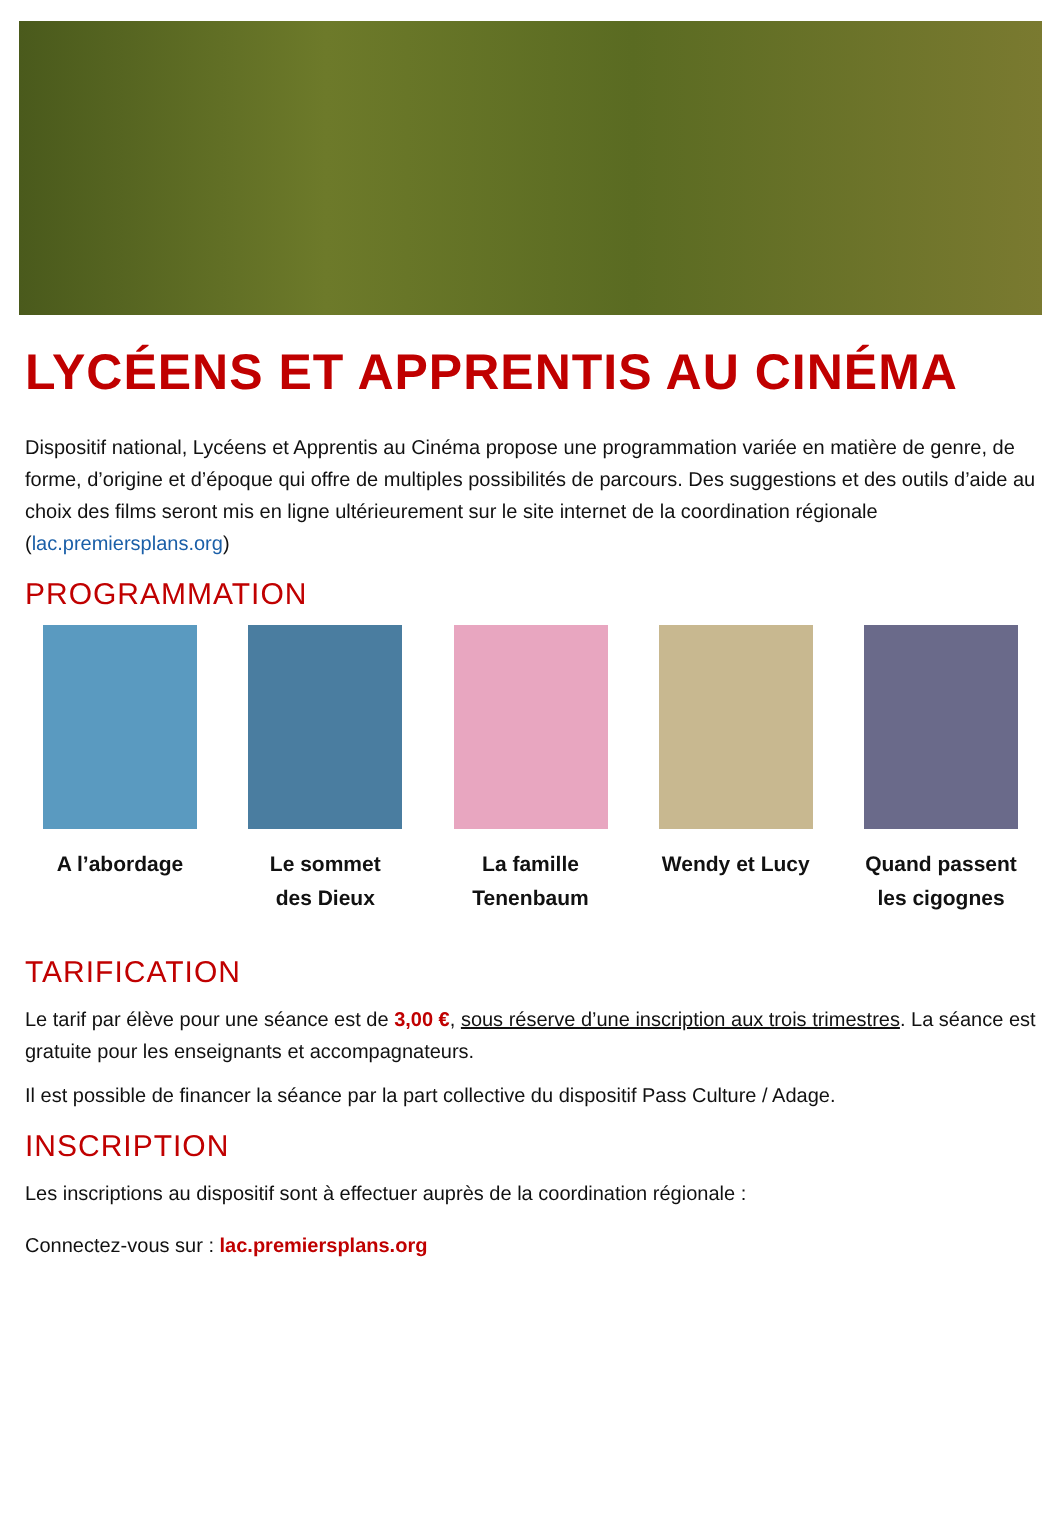LYCÉENS ET APPRENTIS AU CINÉMA
Dispositif national, Lycéens et Apprentis au Cinéma propose une programmation variée en matière de genre, de forme, d’origine et d’époque qui offre de multiples possibilités de parcours. Des suggestions et des outils d’aide au choix des films seront mis en ligne ultérieurement sur le site internet de la coordination régionale (lac.premiersplans.org)
PROGRAMMATION
A l’abordage Le sommet
des Dieux
La famille
Tenenbaum
Wendy et Lucy Quand passent
les cigognes
TARIFICATION
Le tarif par élève pour une séance est de 3,00 €, sous réserve d’une inscription aux trois trimestres. La séance est gratuite pour les enseignants et accompagnateurs.
Il est possible de financer la séance par la part collective du dispositif Pass Culture / Adage.
INSCRIPTION
Les inscriptions au dispositif sont à effectuer auprès de la coordination régionale :
Connectez-vous sur : lac.premiersplans.org